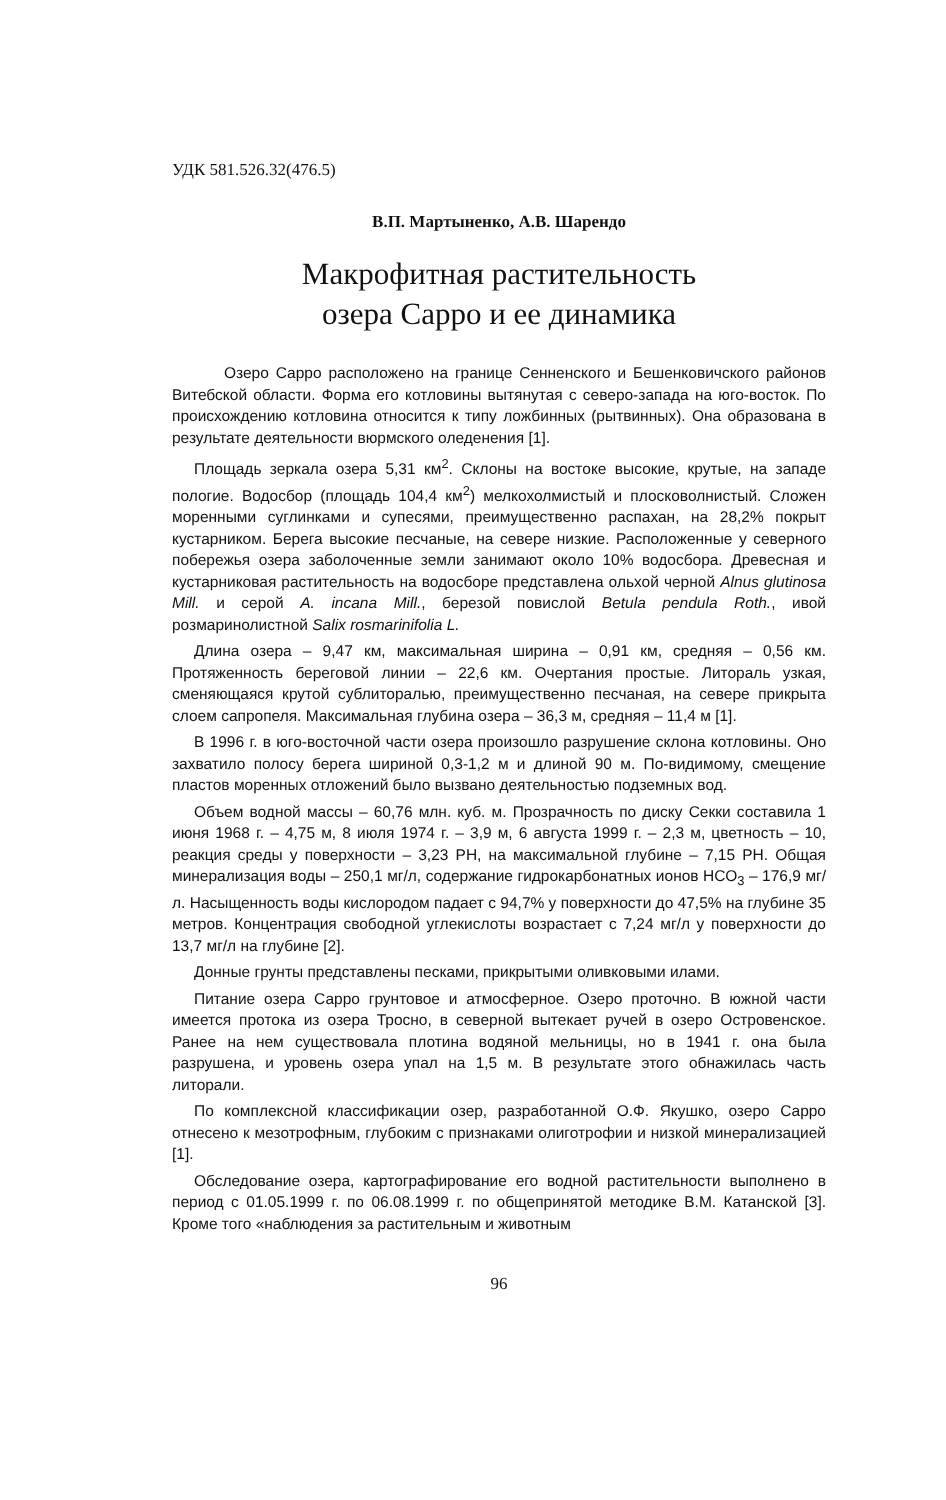УДК 581.526.32(476.5)
В.П. Мартыненко, А.В. Шарендо
Макрофитная растительность
озера Сарро и ее динамика
Озеро Сарро расположено на границе Сенненского и Бешенковичского районов Витебской области. Форма его котловины вытянутая с северо-запада на юго-восток. По происхождению котловина относится к типу ложбинных (рытвинных). Она образована в результате деятельности вюрмского оледенения [1].
Площадь зеркала озера 5,31 км<sup>2</sup>. Склоны на востоке высокие, крутые, на западе пологие. Водосбор (площадь 104,4 км<sup>2</sup>) мелкохолмистый и плосковолнистый. Сложен моренными суглинками и супесями, преимущественно распахан, на 28,2% покрыт кустарником. Берега высокие песчаные, на севере низкие. Расположенные у северного побережья озера заболоченные земли занимают около 10% водосбора. Древесная и кустарниковая растительность на водосборе представлена ольхой черной Alnus glutinosa Mill. и серой A. incana Mill., березой повислой Betula pendula Roth., ивой розмаринолистной Salix rosmarinifolia L.
Длина озера – 9,47 км, максимальная ширина – 0,91 км, средняя – 0,56 км. Протяженность береговой линии – 22,6 км. Очертания простые. Литораль узкая, сменяющаяся крутой сублиторалью, преимущественно песчаная, на севере прикрыта слоем сапропеля. Максимальная глубина озера – 36,3 м, средняя – 11,4 м [1].
В 1996 г. в юго-восточной части озера произошло разрушение склона котловины. Оно захватило полосу берега шириной 0,3-1,2 м и длиной 90 м. По-видимому, смещение пластов моренных отложений было вызвано деятельностью подземных вод.
Объем водной массы – 60,76 млн. куб. м. Прозрачность по диску Секки составила 1 июня 1968 г. – 4,75 м, 8 июля 1974 г. – 3,9 м, 6 августа 1999 г. – 2,3 м, цветность – 10, реакция среды у поверхности – 3,23 РН, на максимальной глубине – 7,15 РН. Общая минерализация воды – 250,1 мг/л, содержание гидрокарбонатных ионов НСО<sub>3</sub> – 176,9 мг/л. Насыщенность воды кислородом падает с 94,7% у поверхности до 47,5% на глубине 35 метров. Концентрация свободной углекислоты возрастает с 7,24 мг/л у поверхности до 13,7 мг/л на глубине [2].
Донные грунты представлены песками, прикрытыми оливковыми илами.
Питание озера Сарро грунтовое и атмосферное. Озеро проточно. В южной части имеется протока из озера Тросно, в северной вытекает ручей в озеро Островенское. Ранее на нем существовала плотина водяной мельницы, но в 1941 г. она была разрушена, и уровень озера упал на 1,5 м. В результате этого обнажилась часть литорали.
По комплексной классификации озер, разработанной О.Ф. Якушко, озеро Сарро отнесено к мезотрофным, глубоким с признаками олиготрофии и низкой минерализацией [1].
Обследование озера, картографирование его водной растительности выполнено в период с 01.05.1999 г. по 06.08.1999 г. по общепринятой методике В.М. Катанской [3]. Кроме того «наблюдения за растительным и животным
96